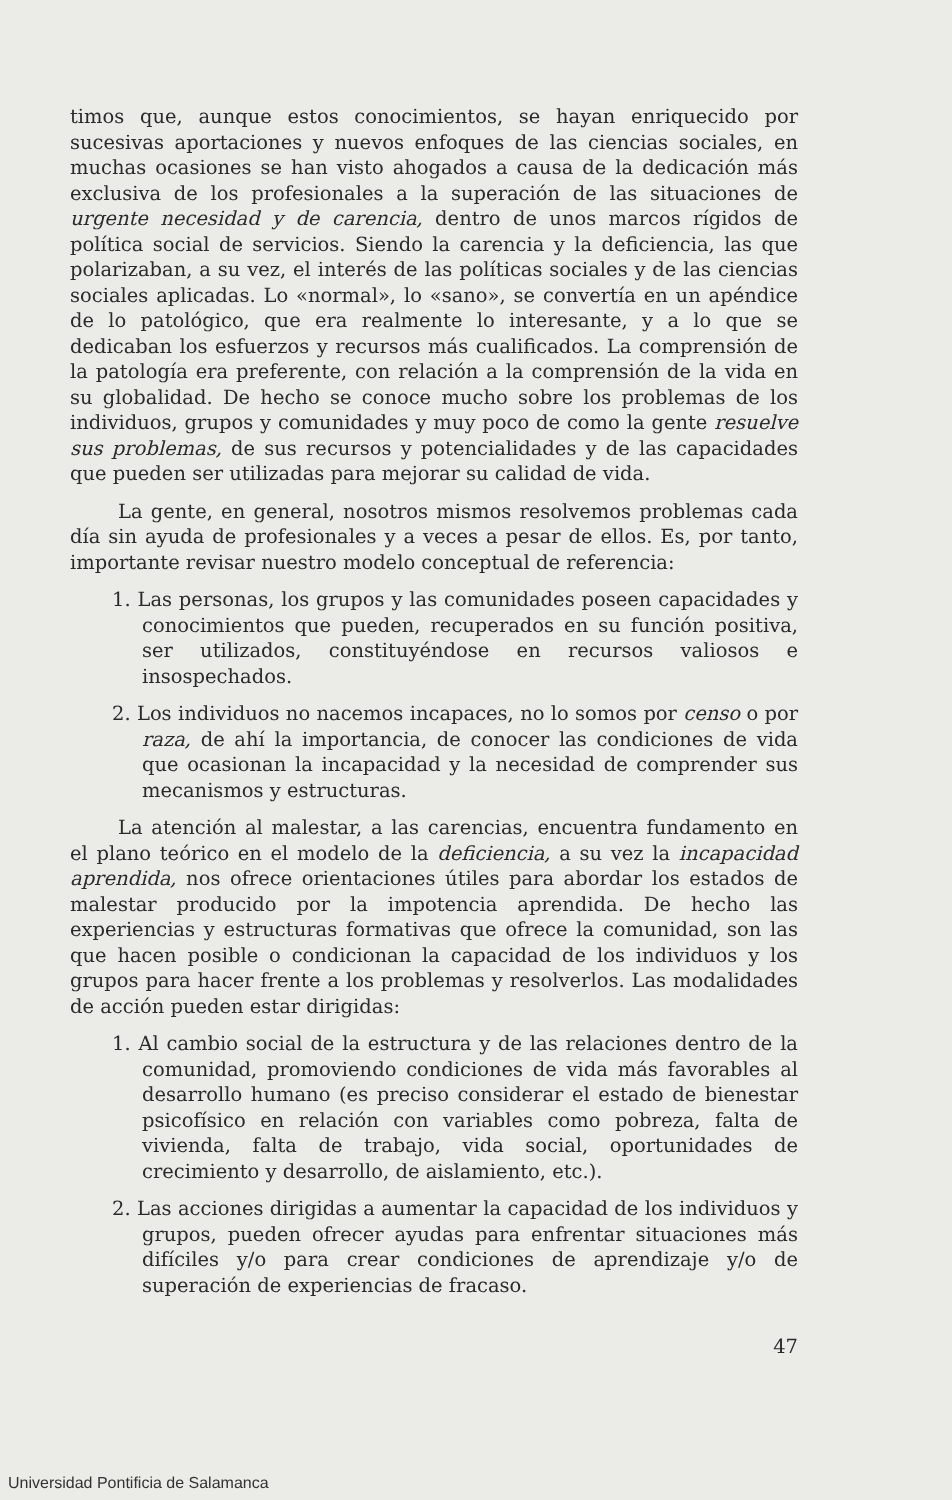timos que, aunque estos conocimientos, se hayan enriquecido por sucesivas aportaciones y nuevos enfoques de las ciencias sociales, en muchas ocasiones se han visto ahogados a causa de la dedicación más exclusiva de los profesionales a la superación de las situaciones de urgente necesidad y de carencia, dentro de unos marcos rígidos de política social de servicios. Siendo la carencia y la deficiencia, las que polarizaban, a su vez, el interés de las políticas sociales y de las ciencias sociales aplicadas. Lo «normal», lo «sano», se convertía en un apéndice de lo patológico, que era realmente lo interesante, y a lo que se dedicaban los esfuerzos y recursos más cualificados. La comprensión de la patología era preferente, con relación a la comprensión de la vida en su globalidad. De hecho se conoce mucho sobre los problemas de los individuos, grupos y comunidades y muy poco de como la gente resuelve sus problemas, de sus recursos y potencialidades y de las capacidades que pueden ser utilizadas para mejorar su calidad de vida.
La gente, en general, nosotros mismos resolvemos problemas cada día sin ayuda de profesionales y a veces a pesar de ellos. Es, por tanto, importante revisar nuestro modelo conceptual de referencia:
1. Las personas, los grupos y las comunidades poseen capacidades y conocimientos que pueden, recuperados en su función positiva, ser utilizados, constituyéndose en recursos valiosos e insospechados.
2. Los individuos no nacemos incapaces, no lo somos por censo o por raza, de ahí la importancia, de conocer las condiciones de vida que ocasionan la incapacidad y la necesidad de comprender sus mecanismos y estructuras.
La atención al malestar, a las carencias, encuentra fundamento en el plano teórico en el modelo de la deficiencia, a su vez la incapacidad aprendida, nos ofrece orientaciones útiles para abordar los estados de malestar producido por la impotencia aprendida. De hecho las experiencias y estructuras formativas que ofrece la comunidad, son las que hacen posible o condicionan la capacidad de los individuos y los grupos para hacer frente a los problemas y resolverlos. Las modalidades de acción pueden estar dirigidas:
1. Al cambio social de la estructura y de las relaciones dentro de la comunidad, promoviendo condiciones de vida más favorables al desarrollo humano (es preciso considerar el estado de bienestar psicofísico en relación con variables como pobreza, falta de vivienda, falta de trabajo, vida social, oportunidades de crecimiento y desarrollo, de aislamiento, etc.).
2. Las acciones dirigidas a aumentar la capacidad de los individuos y grupos, pueden ofrecer ayudas para enfrentar situaciones más difíciles y/o para crear condiciones de aprendizaje y/o de superación de experiencias de fracaso.
47
Universidad Pontificia de Salamanca